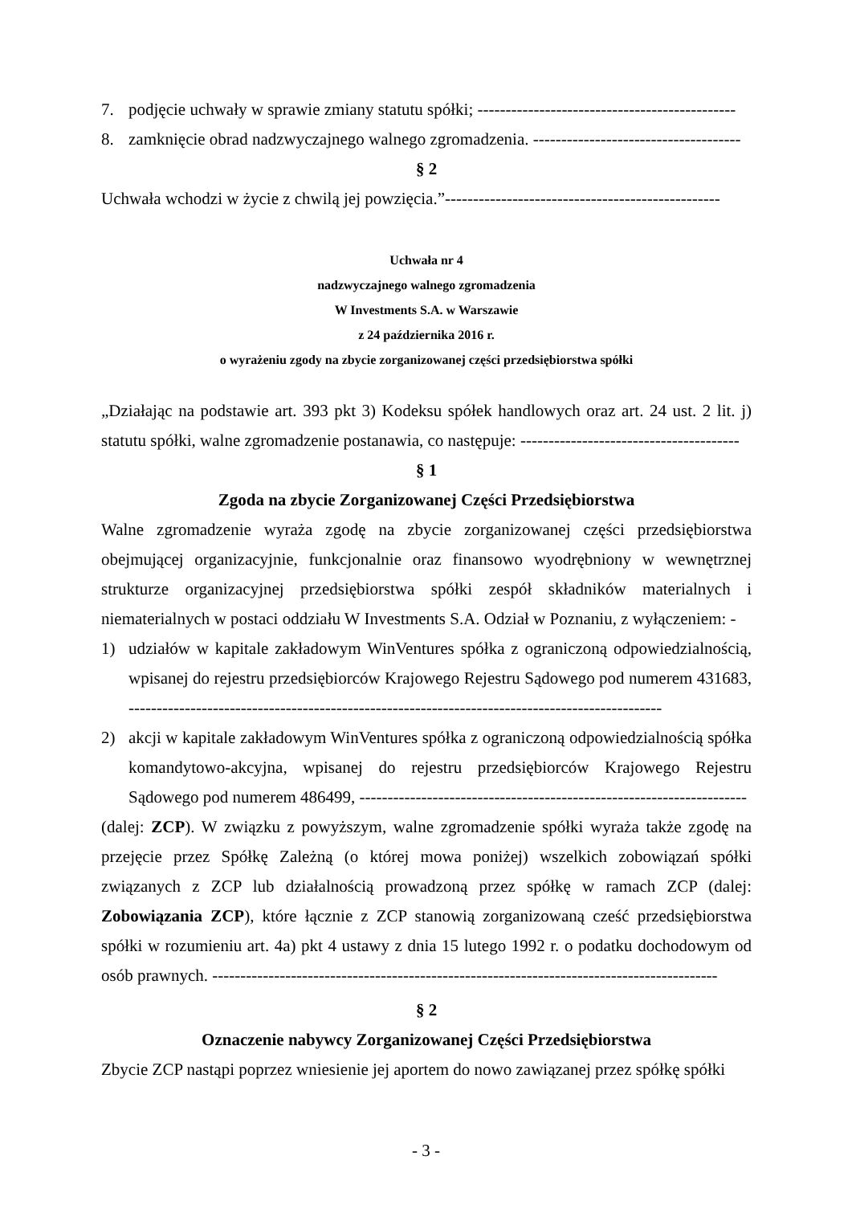7. podjęcie uchwały w sprawie zmiany statutu spółki; ----------------------------------------------
8. zamknięcie obrad nadzwyczajnego walnego zgromadzenia. -------------------------------------
§ 2
Uchwała wchodzi w życie z chwilą jej powzięcia.”-------------------------------------------------
Uchwała nr 4
nadzwyczajnego walnego zgromadzenia
W Investments S.A. w Warszawie
z 24 października 2016 r.
o wyrażeniu zgody na zbycie zorganizowanej części przedsiębiorstwa spółki
„Działając na podstawie art. 393 pkt 3) Kodeksu spółek handlowych oraz art. 24 ust. 2 lit. j) statutu spółki, walne zgromadzenie postanawia, co następuje: ---------------------------------------
§ 1
Zgoda na zbycie Zorganizowanej Części Przedsiębiorstwa
Walne zgromadzenie wyraża zgodę na zbycie zorganizowanej części przedsiębiorstwa obejmującej organizacyjnie, funkcjonalnie oraz finansowo wyodrębniony w wewnętrznej strukturze organizacyjnej przedsiębiorstwa spółki zespół składników materialnych i niematerialnych w postaci oddziału W Investments S.A. Odział w Poznaniu, z wyłączeniem: -
1) udziałów w kapitale zakładowym WinVentures spółka z ograniczoną odpowiedzialnością, wpisanej do rejestru przedsiębiorców Krajowego Rejestru Sądowego pod numerem 431683, -----------------------------------------------------------------------------------------------
2) akcji w kapitale zakładowym WinVentures spółka z ograniczoną odpowiedzialnością spółka komandytowo-akcyjna, wpisanej do rejestru przedsiębiorców Krajowego Rejestru Sądowego pod numerem 486499, ---------------------------------------------------------------------
(dalej: ZCP). W związku z powyższym, walne zgromadzenie spółki wyraża także zgodę na przejęcie przez Spółkę Zależną (o której mowa poniżej) wszelkich zobowiązań spółki związanych z ZCP lub działalnością prowadzoną przez spółkę w ramach ZCP (dalej: Zobowiązania ZCP), które łącznie z ZCP stanowią zorganizowaną cześć przedsiębiorstwa spółki w rozumieniu art. 4a) pkt 4 ustawy z dnia 15 lutego 1992 r. o podatku dochodowym od osób prawnych. ------------------------------------------------------------------------------------------
§ 2
Oznaczenie nabywcy Zorganizowanej Części Przedsiębiorstwa
Zbycie ZCP nastąpi poprzez wniesienie jej aportem do nowo zawiązanej przez spółkę spółki
- 3 -